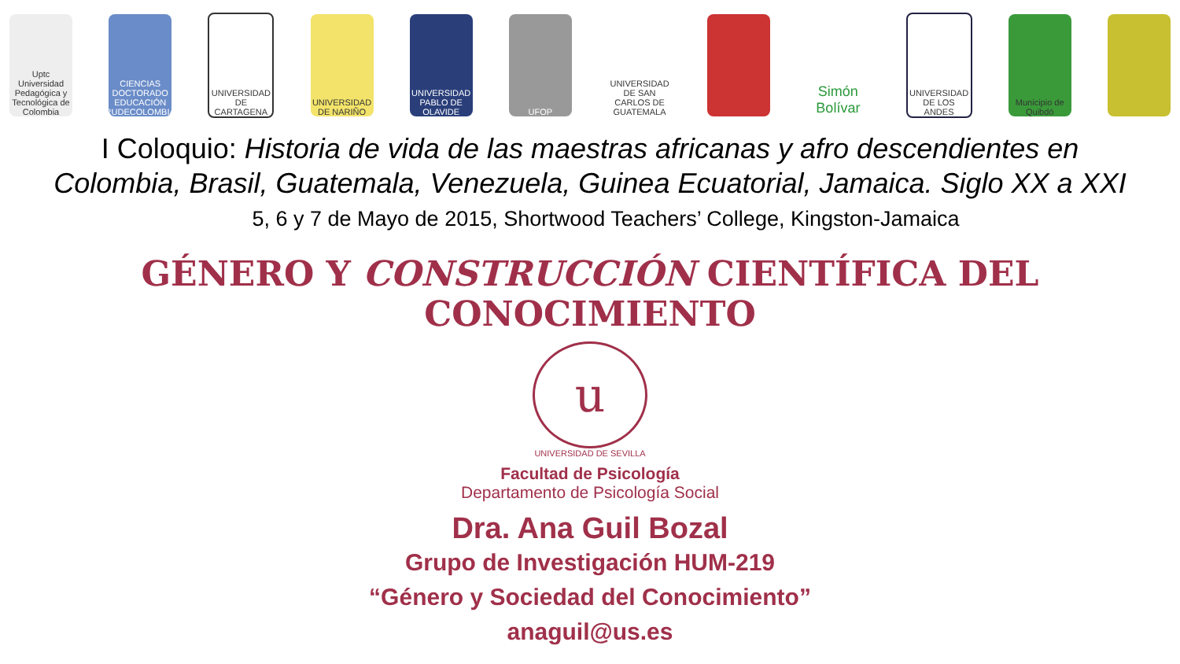Uptc Universidad Pedagógica y Tecnológica de Colombia
CIENCIAS DOCTORADO EDUCACIÓN RUDECOLOMBIA
UNIVERSIDAD DE CARTAGENA
UNIVERSIDAD DE NARIÑO
UNIVERSIDAD PABLO DE OLAVIDE
UFOP
UNIVERSIDAD DE SAN CARLOS DE GUATEMALA
Simón Bolívar
UNIVERSIDAD DE LOS ANDES
Municipio de Quibdó
I Coloquio: Historia de vida de las maestras africanas y afro descendientes en Colombia, Brasil, Guatemala, Venezuela, Guinea Ecuatorial, Jamaica. Siglo XX a XXI
5, 6 y 7 de Mayo de 2015, Shortwood Teachers’ College, Kingston-Jamaica
GÉNERO Y CONSTRUCCIÓN CIENTÍFICA DEL CONOCIMIENTO
u
UNIVERSIDAD DE SEVILLA
Facultad de Psicología
Departamento de Psicología Social
Dra. Ana Guil Bozal
Grupo de Investigación HUM-219
“Género y Sociedad del Conocimiento”
anaguil@us.es